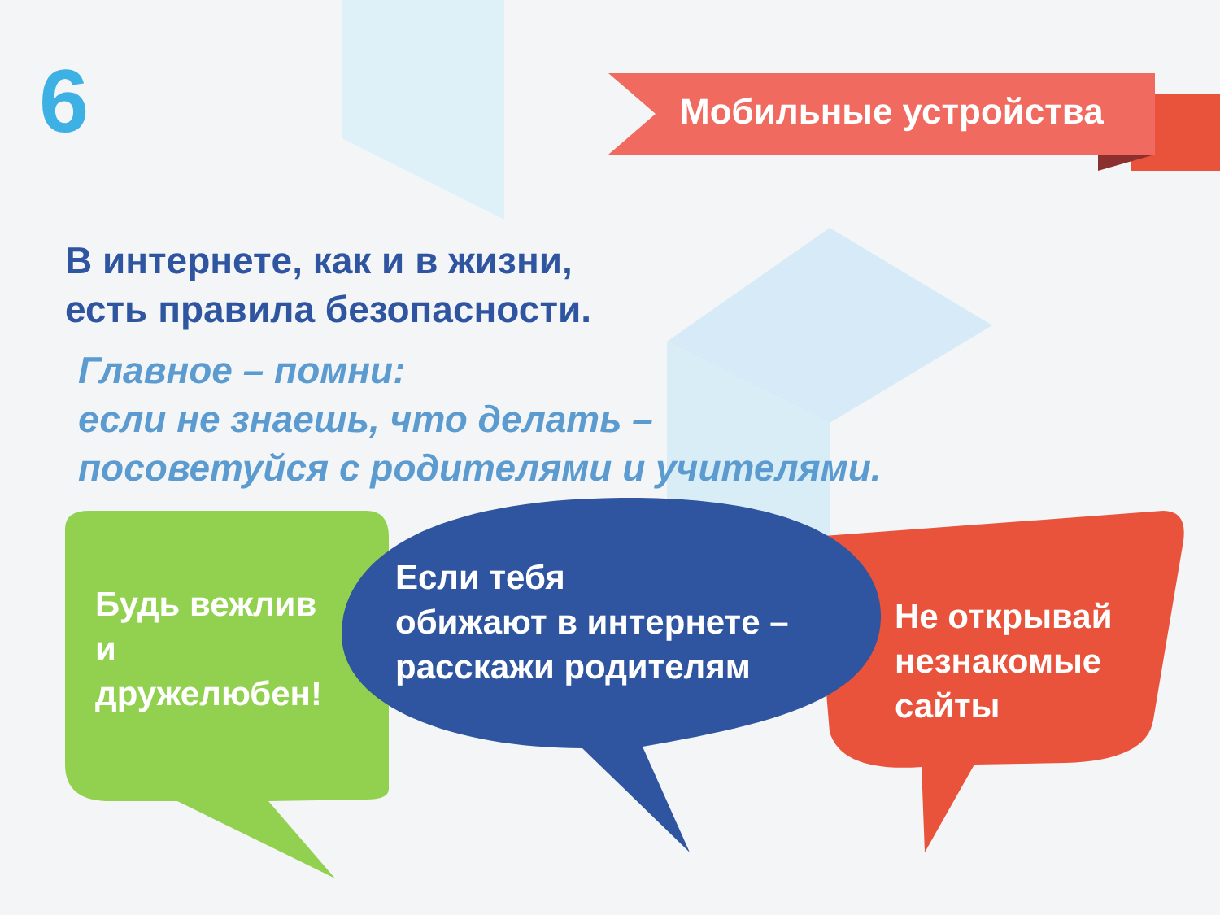6 Мобильные устройства
В интернете, как и в жизни,
есть правила безопасности.
Главное – помни:
если не знаешь, что делать –
посоветуйся с родителями и учителями.
Будь вежлив
и
дружелюбен!
Если тебя
обижают в интернете –
расскажи родителям
Не открывай
незнакомые
сайты